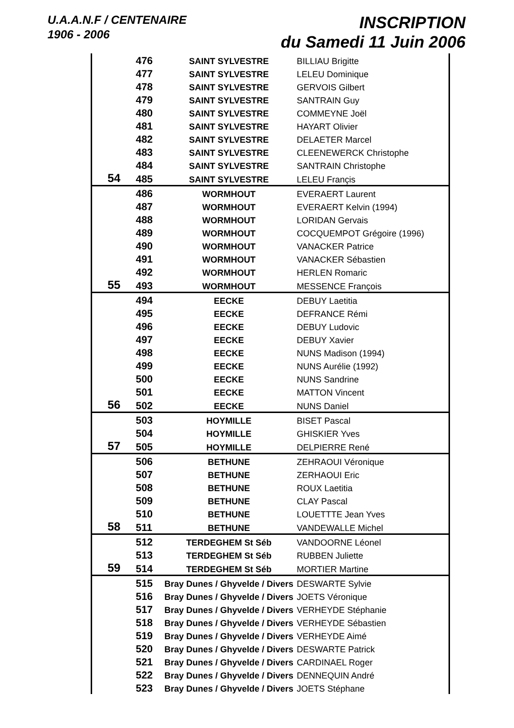U.A.A.N.F / CENTENAIRE
1906 - 2006
INSCRIPTION
du Samedi 11 Juin 2006
| | 476 | SAINT SYLVESTRE | BILLIAU Brigitte |
| | 477 | SAINT SYLVESTRE | LELEU Dominique |
| | 478 | SAINT SYLVESTRE | GERVOIS Gilbert |
| | 479 | SAINT SYLVESTRE | SANTRAIN Guy |
| | 480 | SAINT SYLVESTRE | COMMEYNE Joël |
| | 481 | SAINT SYLVESTRE | HAYART Olivier |
| | 482 | SAINT SYLVESTRE | DELAETER Marcel |
| | 483 | SAINT SYLVESTRE | CLEENEWERCK Christophe |
| | 484 | SAINT SYLVESTRE | SANTRAIN Christophe |
| 54 | 485 | SAINT SYLVESTRE | LELEU Françis |
| | 486 | WORMHOUT | EVERAERT Laurent |
| | 487 | WORMHOUT | EVERAERT Kelvin (1994) |
| | 488 | WORMHOUT | LORIDAN Gervais |
| | 489 | WORMHOUT | COCQUEMPOT Grégoire (1996) |
| | 490 | WORMHOUT | VANACKER Patrice |
| | 491 | WORMHOUT | VANACKER Sébastien |
| | 492 | WORMHOUT | HERLEN Romaric |
| 55 | 493 | WORMHOUT | MESSENCE François |
| | 494 | EECKE | DEBUY Laetitia |
| | 495 | EECKE | DEFRANCE Rémi |
| | 496 | EECKE | DEBUY Ludovic |
| | 497 | EECKE | DEBUY Xavier |
| | 498 | EECKE | NUNS Madison (1994) |
| | 499 | EECKE | NUNS Aurélie (1992) |
| | 500 | EECKE | NUNS Sandrine |
| | 501 | EECKE | MATTON Vincent |
| 56 | 502 | EECKE | NUNS Daniel |
| | 503 | HOYMILLE | BISET Pascal |
| | 504 | HOYMILLE | GHISKIER Yves |
| 57 | 505 | HOYMILLE | DELPIERRE René |
| | 506 | BETHUNE | ZEHRAOUI Véronique |
| | 507 | BETHUNE | ZERHAOUI Eric |
| | 508 | BETHUNE | ROUX Laetitia |
| | 509 | BETHUNE | CLAY Pascal |
| | 510 | BETHUNE | LOUETTTE Jean Yves |
| 58 | 511 | BETHUNE | VANDEWALLE Michel |
| | 512 | TERDEGHEM St Séb | VANDOORNE Léonel |
| | 513 | TERDEGHEM St Séb | RUBBEN Juliette |
| 59 | 514 | TERDEGHEM St Séb | MORTIER Martine |
| | 515 | Bray Dunes / Ghyvelde / Divers | DESWARTE Sylvie |
| | 516 | Bray Dunes / Ghyvelde / Divers | JOETS Véronique |
| | 517 | Bray Dunes / Ghyvelde / Divers | VERHEYDE Stéphanie |
| | 518 | Bray Dunes / Ghyvelde / Divers | VERHEYDE Sébastien |
| | 519 | Bray Dunes / Ghyvelde / Divers | VERHEYDE Aimé |
| | 520 | Bray Dunes / Ghyvelde / Divers | DESWARTE Patrick |
| | 521 | Bray Dunes / Ghyvelde / Divers | CARDINAEL Roger |
| | 522 | Bray Dunes / Ghyvelde / Divers | DENNEQUIN André |
| | 523 | Bray Dunes / Ghyvelde / Divers | JOETS Stéphane |